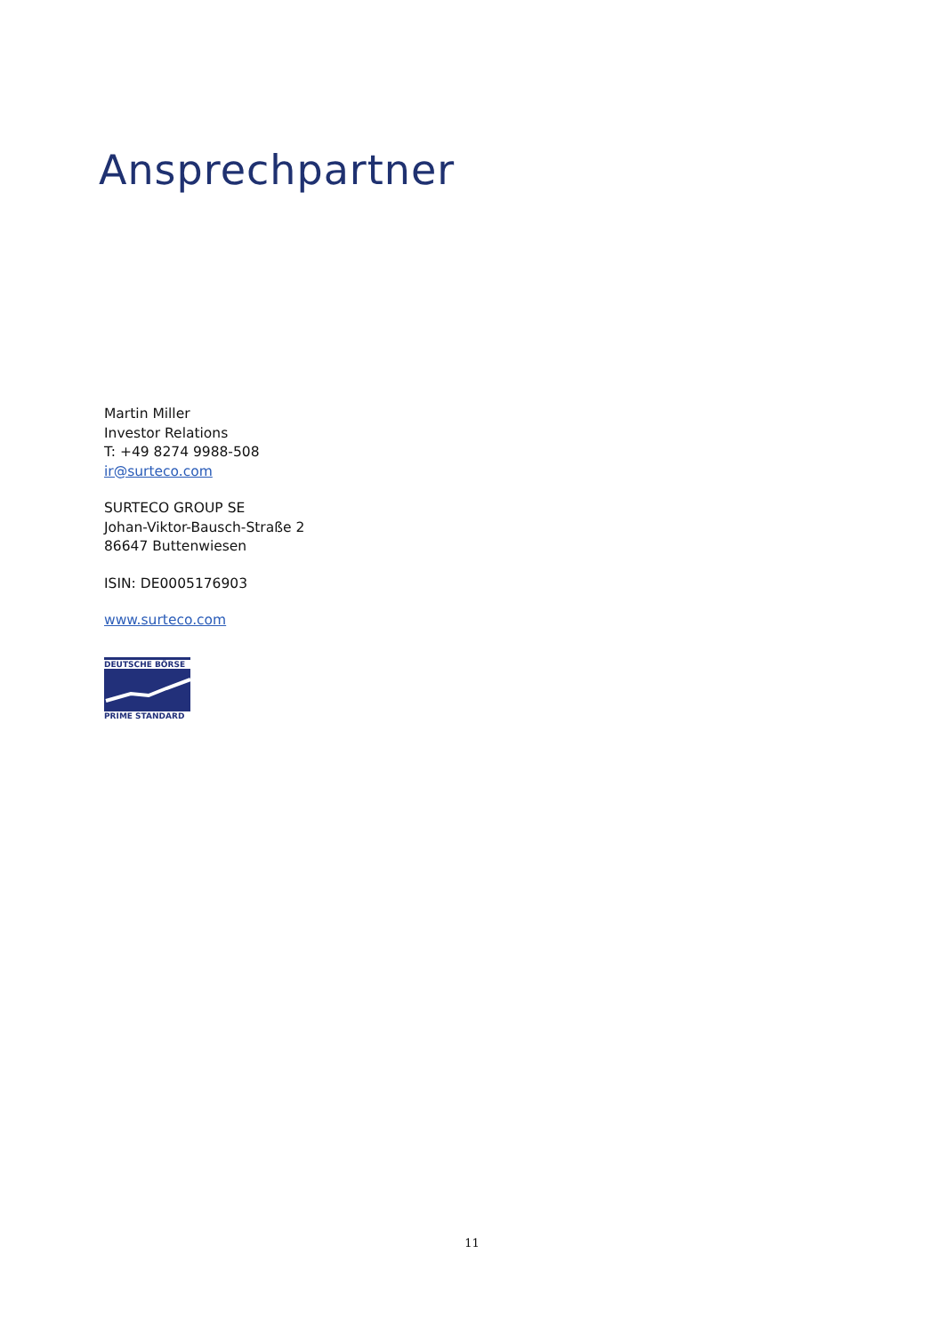Ansprechpartner
Martin Miller
Investor Relations
T: +49 8274 9988-508
ir@surteco.com
SURTECO GROUP SE
Johan-Viktor-Bausch-Straße 2
86647 Buttenwiesen
ISIN: DE0005176903
www.surteco.com
DEUTSCHE BÖRSE
PRIME STANDARD
11